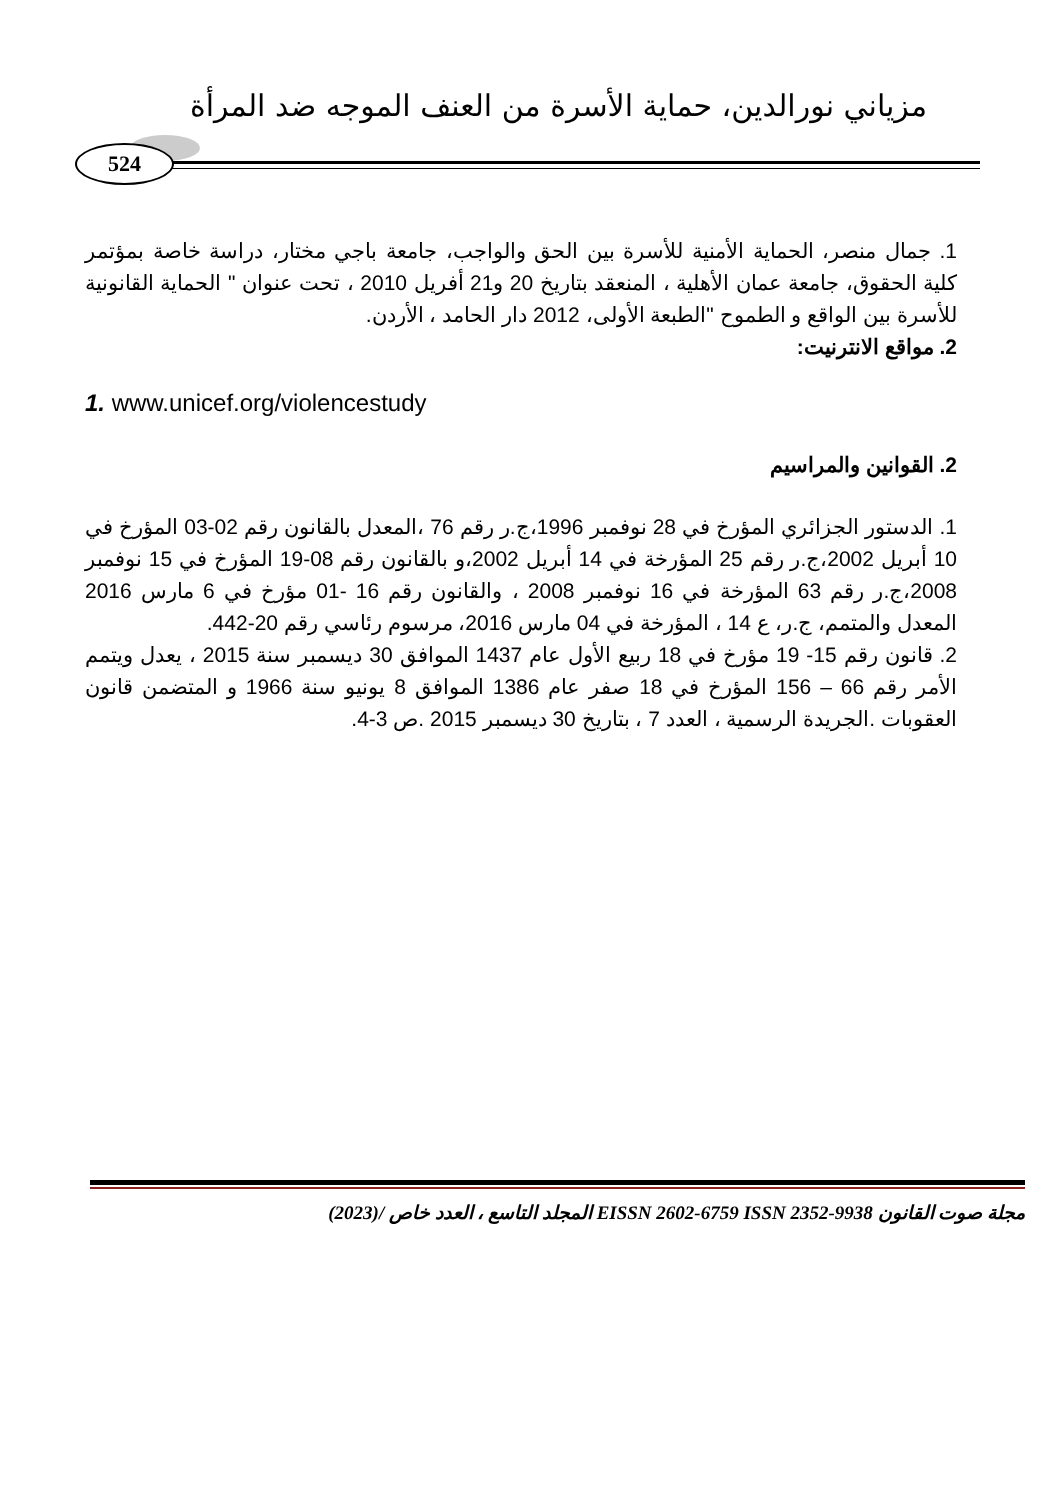مزياني نورالدين، حماية الأسرة من العنف الموجه ضد المرأة
524
1. جمال منصر، الحماية الأمنية للأسرة بين الحق والواجب، جامعة باجي مختار، دراسة خاصة بمؤتمر كلية الحقوق، جامعة عمان الأهلية ، المنعقد بتاريخ 20 و21 أفريل 2010 ، تحت عنوان " الحماية القانونية للأسرة بين الواقع و الطموح "الطبعة الأولى، 2012 دار الحامد ، الأردن.
2. مواقع الانترنيت:
1. www.unicef.org/violencestudy
2. القوانين والمراسيم
1. الدستور الجزائري المؤرخ في 28 نوفمبر 1996،ج.ر رقم 76 ،المعدل بالقانون رقم 02-03 المؤرخ في 10 أبريل 2002،ج.ر رقم 25 المؤرخة في 14 أبريل 2002،و بالقانون رقم 08-19 المؤرخ في 15 نوفمبر 2008،ج.ر رقم 63 المؤرخة في 16 نوفمبر 2008 ، والقانون رقم 16 -01 مؤرخ في 6 مارس 2016 المعدل والمتمم، ج.ر، ع 14 ، المؤرخة في 04 مارس 2016، مرسوم رئاسي رقم 20-442.
2. قانون رقم 15- 19 مؤرخ في 18 ربيع الأول عام 1437 الموافق 30 ديسمبر سنة 2015 ، يعدل ويتمم الأمر رقم 66 – 156 المؤرخ في 18 صفر عام 1386 الموافق 8 يونيو سنة 1966 و المتضمن قانون العقوبات .الجريدة الرسمية ، العدد 7 ، بتاريخ 30 ديسمبر 2015 .ص 3-4.
مجلة صوت القانون EISSN 2602-6759 ISSN 2352-9938 المجلد التاسع ، العدد خاص /(2023)